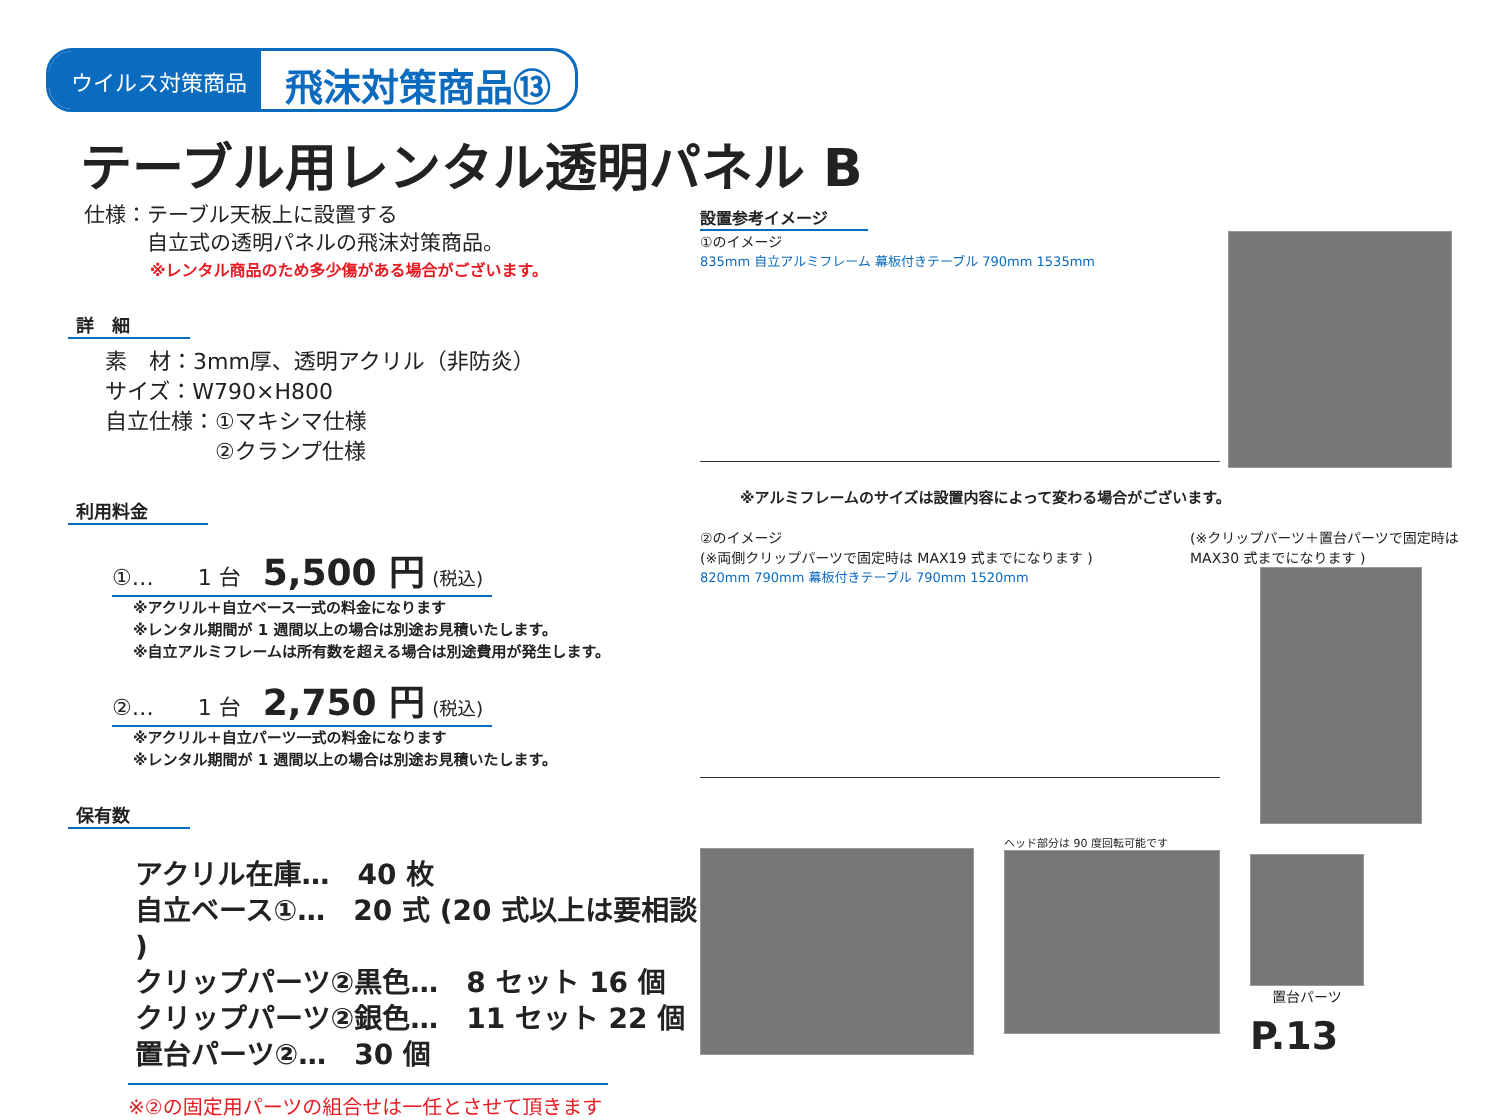ウイルス対策商品
飛沫対策商品⑬
テーブル用レンタル透明パネル B
仕様：テーブル天板上に設置する
　　　自立式の透明パネルの飛沫対策商品。
※レンタル商品のため多少傷がある場合がございます。
詳　細
素　材：3mm厚、透明アクリル（非防炎）
サイズ：W790×H800
自立仕様：①マキシマ仕様
　　　　　②クランプ仕様
利用料金
①…　　1 台　5,500 円 (税込)
※アクリル＋自立ベース一式の料金になります
※レンタル期間が 1 週間以上の場合は別途お見積いたします。
※自立アルミフレームは所有数を超える場合は別途費用が発生します。
②…　　1 台　2,750 円 (税込)
※アクリル＋自立パーツ一式の料金になります
※レンタル期間が 1 週間以上の場合は別途お見積いたします。
保有数
アクリル在庫…　40 枚
自立ベース①…　20 式 (20 式以上は要相談 )
クリップパーツ②黒色…　8 セット 16 個
クリップパーツ②銀色…　11 セット 22 個
置台パーツ②…　30 個
※②の固定用パーツの組合せは一任とさせて頂きます
設置参考イメージ
①のイメージ
835mm 自立アルミフレーム 幕板付きテーブル 790mm 1535mm
※アルミフレームのサイズは設置内容によって変わる場合がございます。
②のイメージ
(※両側クリップパーツで固定時は MAX19 式までになります )
(※クリップパーツ＋置台パーツで固定時は
MAX30 式までになります )
820mm 790mm 幕板付きテーブル 790mm 1520mm
ヘッド部分は 90 度回転可能です
置台パーツ
P.13